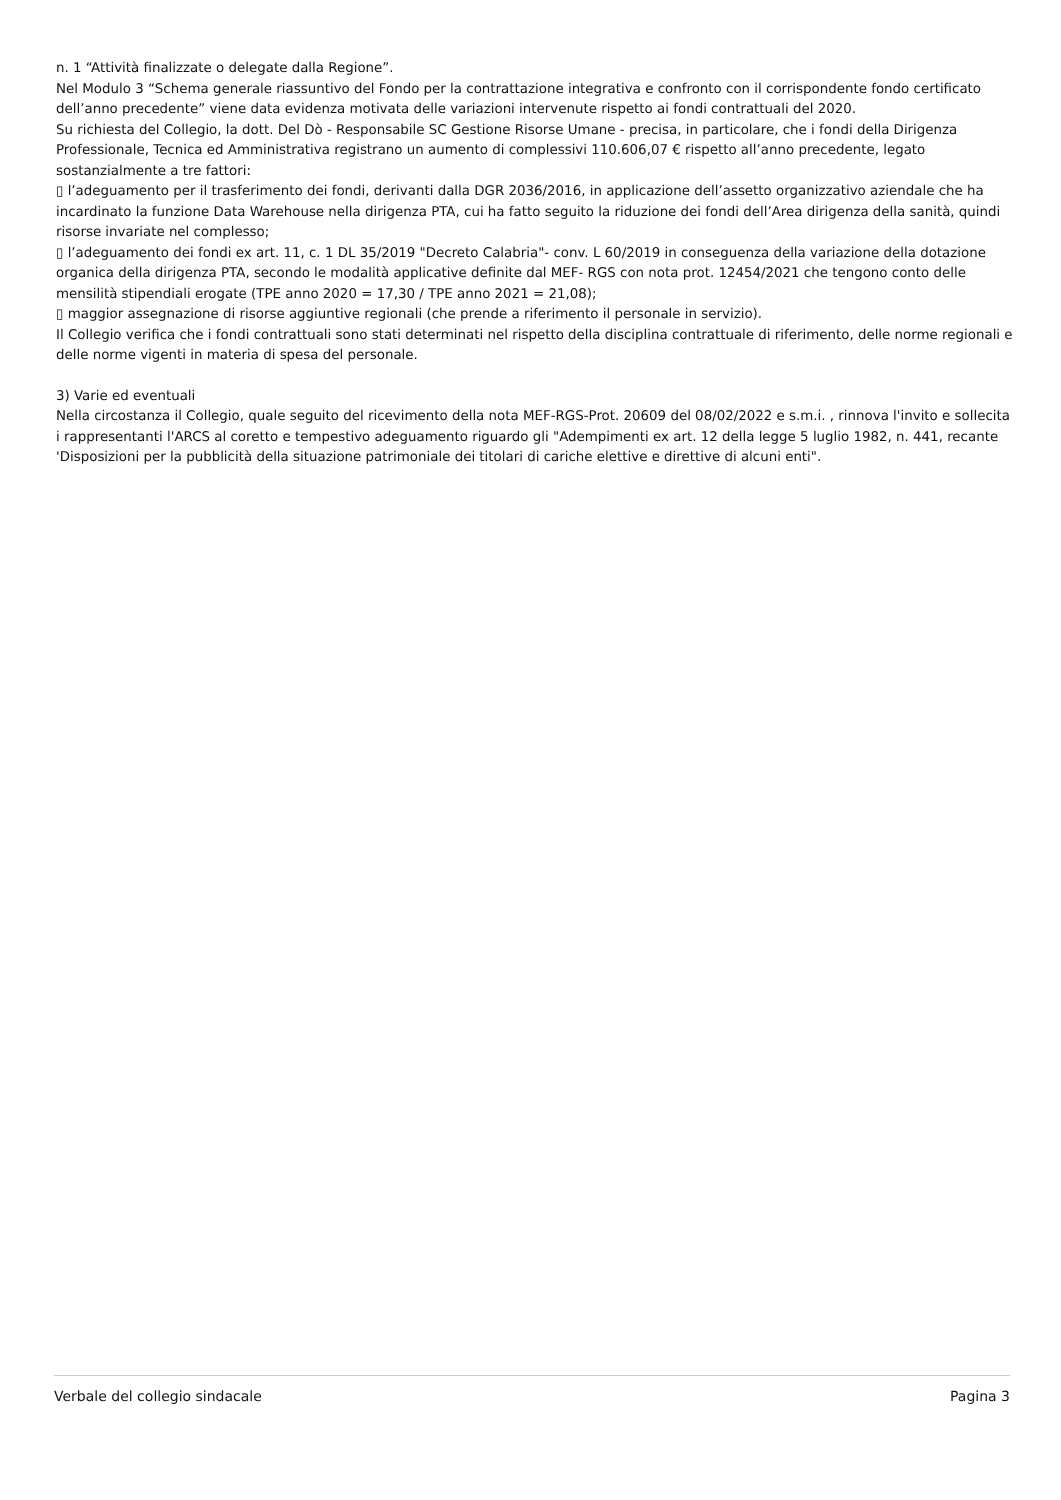n. 1 “Attività finalizzate o delegate dalla Regione”.
Nel Modulo 3 “Schema generale riassuntivo del Fondo per la contrattazione integrativa e confronto con il corrispondente fondo certificato dell’anno precedente” viene data evidenza motivata delle variazioni intervenute rispetto ai fondi contrattuali del 2020.
Su richiesta del Collegio, la dott. Del Dò - Responsabile SC Gestione Risorse Umane - precisa, in particolare, che i fondi della Dirigenza Professionale, Tecnica ed Amministrativa registrano un aumento di complessivi 110.606,07 € rispetto all’anno precedente, legato sostanzialmente a tre fattori:
▯ l’adeguamento per il trasferimento dei fondi, derivanti dalla DGR 2036/2016, in applicazione dell’assetto organizzativo aziendale che ha incardinato la funzione Data Warehouse nella dirigenza PTA, cui ha fatto seguito la riduzione dei fondi dell’Area dirigenza della sanità, quindi risorse invariate nel complesso;
▯ l’adeguamento dei fondi ex art. 11, c. 1 DL 35/2019 "Decreto Calabria"- conv. L 60/2019 in conseguenza della variazione della dotazione organica della dirigenza PTA, secondo le modalità applicative definite dal MEF- RGS con nota prot. 12454/2021 che tengono conto delle mensilità stipendiali erogate (TPE anno 2020 = 17,30 / TPE anno 2021 = 21,08);
▯ maggior assegnazione di risorse aggiuntive regionali (che prende a riferimento il personale in servizio).
Il Collegio verifica che i fondi contrattuali sono stati determinati nel rispetto della disciplina contrattuale di riferimento, delle norme regionali e delle norme vigenti in materia di spesa del personale.
3) Varie ed eventuali
Nella circostanza il Collegio, quale seguito del ricevimento della nota MEF-RGS-Prot. 20609 del 08/02/2022 e s.m.i. , rinnova l'invito e sollecita i rappresentanti l'ARCS al coretto e tempestivo adeguamento riguardo gli "Adempimenti ex art. 12 della legge 5 luglio 1982, n. 441, recante 'Disposizioni per la pubblicità della situazione patrimoniale dei titolari di cariche elettive e direttive di alcuni enti".
Verbale del collegio sindacale Pagina 3